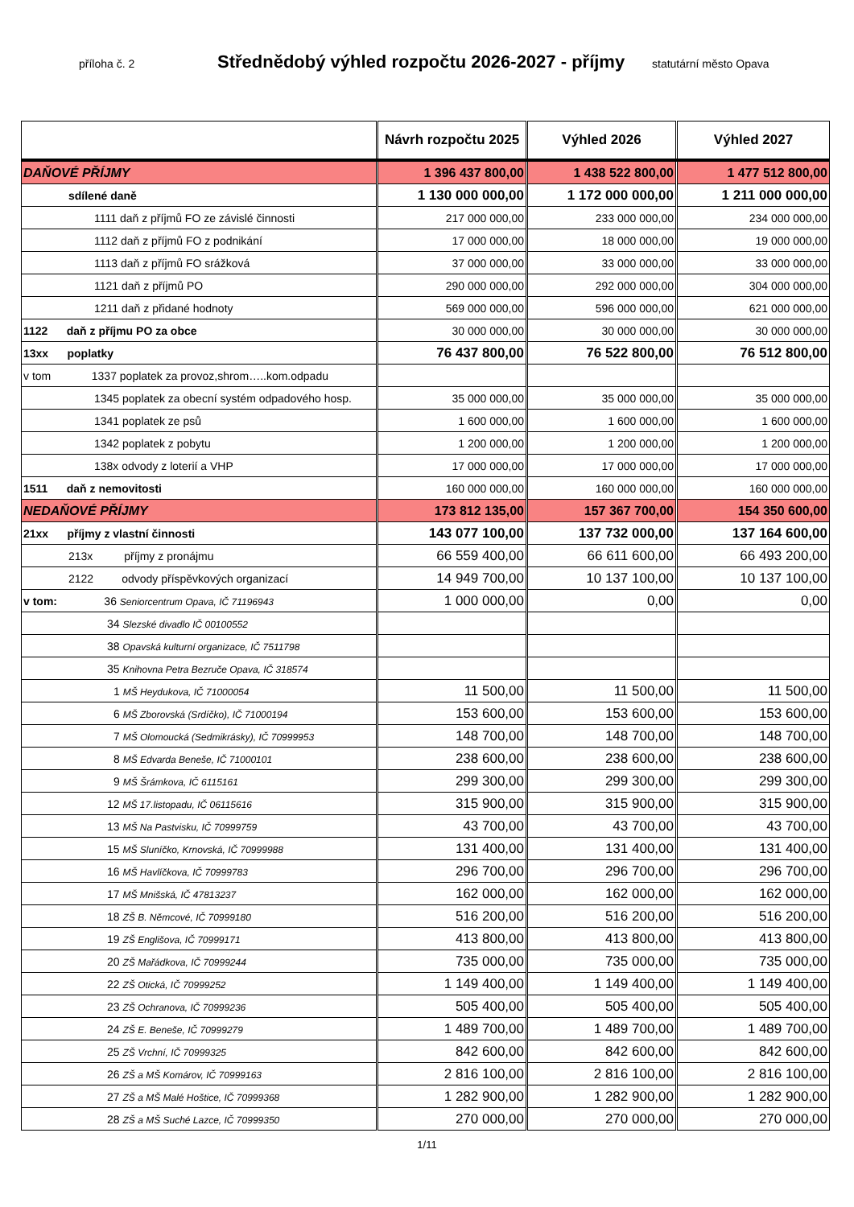příloha č. 2
Střednědobý výhled rozpočtu 2026-2027 - příjmy
statutární město Opava
| | Návrh rozpočtu 2025 | Výhled 2026 | Výhled 2027 |
| --- | --- | --- | --- |
| DAŇOVÉ PŘÍJMY | 1 396 437 800,00 | 1 438 522 800,00 | 1 477 512 800,00 |
| sdílené daně | 1 130 000 000,00 | 1 172 000 000,00 | 1 211 000 000,00 |
| 1111 daň z příjmů FO ze závislé činnosti | 217 000 000,00 | 233 000 000,00 | 234 000 000,00 |
| 1112 daň z příjmů FO z podnikání | 17 000 000,00 | 18 000 000,00 | 19 000 000,00 |
| 1113 daň z příjmů FO srážková | 37 000 000,00 | 33 000 000,00 | 33 000 000,00 |
| 1121 daň z příjmů PO | 290 000 000,00 | 292 000 000,00 | 304 000 000,00 |
| 1211 daň z přidané hodnoty | 569 000 000,00 | 596 000 000,00 | 621 000 000,00 |
| 1122 daň z příjmu PO za obce | 30 000 000,00 | 30 000 000,00 | 30 000 000,00 |
| 13xx poplatky | 76 437 800,00 | 76 522 800,00 | 76 512 800,00 |
| v tom 1337 poplatek za provoz,shrom…..kom.odpadu | | | |
| 1345 poplatek za obecní systém odpadového hosp. | 35 000 000,00 | 35 000 000,00 | 35 000 000,00 |
| 1341 poplatek ze psů | 1 600 000,00 | 1 600 000,00 | 1 600 000,00 |
| 1342 poplatek z pobytu | 1 200 000,00 | 1 200 000,00 | 1 200 000,00 |
| 138x odvody z loterií a VHP | 17 000 000,00 | 17 000 000,00 | 17 000 000,00 |
| 1511 daň z nemovitosti | 160 000 000,00 | 160 000 000,00 | 160 000 000,00 |
| NEDAŇOVÉ PŘÍJMY | 173 812 135,00 | 157 367 700,00 | 154 350 600,00 |
| 21xx příjmy z vlastní činnosti | 143 077 100,00 | 137 732 000,00 | 137 164 600,00 |
| 213x příjmy z pronájmu | 66 559 400,00 | 66 611 600,00 | 66 493 200,00 |
| 2122 odvody příspěvkových organizací | 14 949 700,00 | 10 137 100,00 | 10 137 100,00 |
| v tom: 36 Seniorcentrum Opava, IČ 71196943 | 1 000 000,00 | 0,00 | 0,00 |
| 34 Slezské divadlo IČ 00100552 | | | |
| 38 Opavská kulturní organizace, IČ 7511798 | | | |
| 35 Knihovna Petra Bezruče Opava, IČ 318574 | | | |
| 1 MŠ Heydukova, IČ 71000054 | 11 500,00 | 11 500,00 | 11 500,00 |
| 6 MŠ Zborovská (Srdíčko), IČ 71000194 | 153 600,00 | 153 600,00 | 153 600,00 |
| 7 MŠ Olomoucká (Sedmikrásky), IČ 70999953 | 148 700,00 | 148 700,00 | 148 700,00 |
| 8 MŠ Edvarda Beneše, IČ 71000101 | 238 600,00 | 238 600,00 | 238 600,00 |
| 9 MŠ Šrámkova, IČ 6115161 | 299 300,00 | 299 300,00 | 299 300,00 |
| 12 MŠ 17.listopadu, IČ 06115616 | 315 900,00 | 315 900,00 | 315 900,00 |
| 13 MŠ Na Pastvisku, IČ 70999759 | 43 700,00 | 43 700,00 | 43 700,00 |
| 15 MŠ Sluníčko, Krnovská, IČ 70999988 | 131 400,00 | 131 400,00 | 131 400,00 |
| 16 MŠ Havlíčkova, IČ 70999783 | 296 700,00 | 296 700,00 | 296 700,00 |
| 17 MŠ Mnišská, IČ 47813237 | 162 000,00 | 162 000,00 | 162 000,00 |
| 18 ZŠ B. Němcové, IČ 70999180 | 516 200,00 | 516 200,00 | 516 200,00 |
| 19 ZŠ Englišova, IČ 70999171 | 413 800,00 | 413 800,00 | 413 800,00 |
| 20 ZŠ Mařádkova, IČ 70999244 | 735 000,00 | 735 000,00 | 735 000,00 |
| 22 ZŠ Otická, IČ 70999252 | 1 149 400,00 | 1 149 400,00 | 1 149 400,00 |
| 23 ZŠ Ochranova, IČ 70999236 | 505 400,00 | 505 400,00 | 505 400,00 |
| 24 ZŠ E. Beneše, IČ 70999279 | 1 489 700,00 | 1 489 700,00 | 1 489 700,00 |
| 25 ZŠ Vrchní, IČ 70999325 | 842 600,00 | 842 600,00 | 842 600,00 |
| 26 ZŠ a MŠ Komárov, IČ 70999163 | 2 816 100,00 | 2 816 100,00 | 2 816 100,00 |
| 27 ZŠ a MŠ Malé Hoštice, IČ 70999368 | 1 282 900,00 | 1 282 900,00 | 1 282 900,00 |
| 28 ZŠ a MŠ Suché Lazce, IČ 70999350 | 270 000,00 | 270 000,00 | 270 000,00 |
1/11